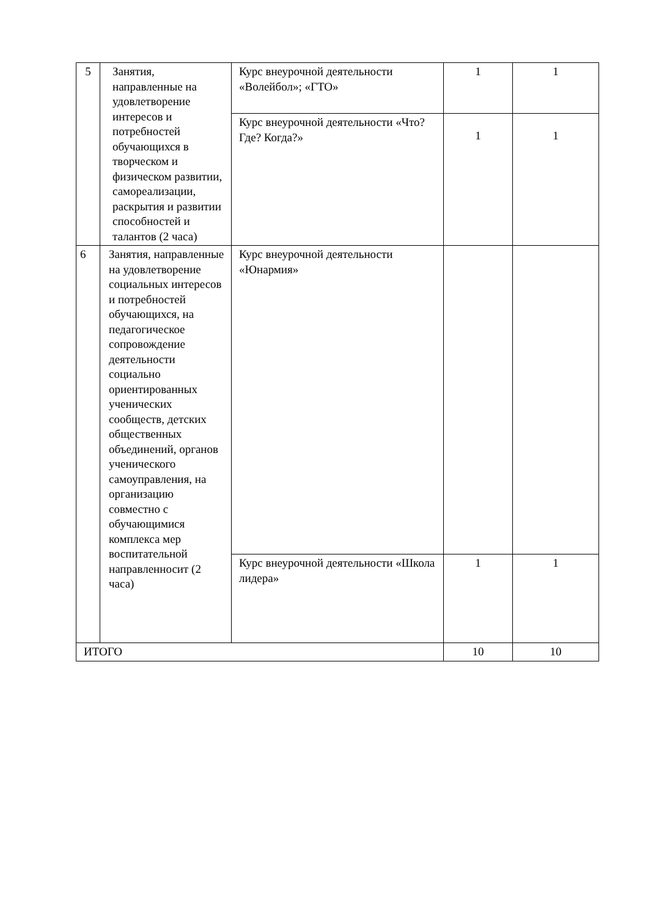| 5 | Занятия, направленные на удовлетворение интересов и потребностей обучающихся в творческом и физическом развитии, самореализации, раскрытия и развитии способностей и талантов (2 часа) | Курс внеурочной деятельности «Волейбол»; «ГТО» | 1 | 1 |
| | | Курс внеурочной деятельности «Что? Где? Когда?» | 1 | 1 |
| 6 | Занятия, направленные на удовлетворение социальных интересов и потребностей обучающихся, на педагогическое сопровождение деятельности социально ориентированных ученических сообществ, детских общественных объединений, органов ученического самоуправления, на организацию совместно с обучающимися комплекса мер воспитательной направленносит (2 часа) | Курс внеурочной деятельности «Юнармия» | | |
| | | Курс внеурочной деятельности «Школа лидера» | 1 | 1 |
| ИТОГО | | | 10 | 10 |